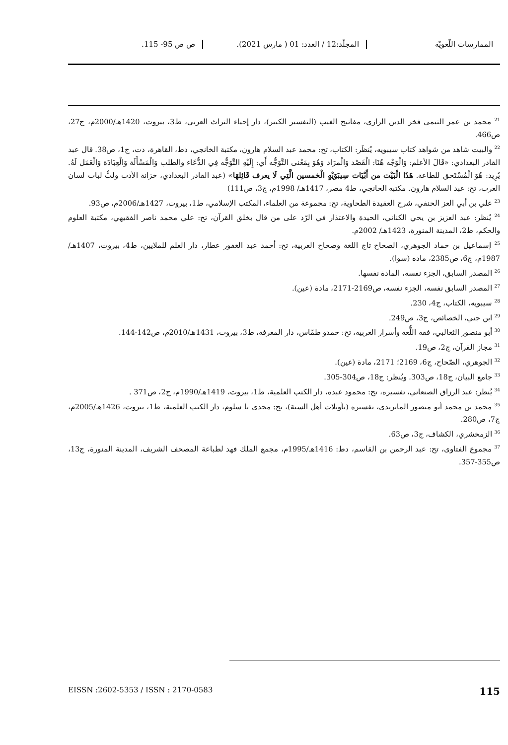الممارسات اللّغويّة المجلّد:12 / العدد: 01 ( مارس 2021).
ص ص 95- 115.
<sup>21</sup> محمد بن عمر التيمي فخر الدين الرازي، مفاتيح الغيب (التفسير الكبير)، دار إحياء التراث العربي، ط3، بيروت، 1420هـ/2000م، ج27، ص466.
<sup>22</sup> والبيت شاهد من شواهد كتاب سيبويه، يُنظَر: الكتاب، تح: محمد عبد السلام هارون، مكتبة الخانجي، دط، القاهرة، دت، ج1، ص38. قال عبد القادر البغدادي: «قَالَ الأعلم: وَالْوَجْه هُنَا: الْقَصْد وَالْمرَاد وَهُوَ بِمَعْنى التَّوَجُّه أَي: إِلَيْهِ التَّوَجُّه فِي الدُّعَاء والطلب وَالْمَسْأَلَة وَالْعِبَادَة وَالْعَمَل لَهُ. يُرِيد: هُوَ الْمُسْتَحق للطاعة. هَذَا الْبَيْت من أَبْيَات سِيبَوَيْهٍ الْخمسين الَّتِي لَا يعرف قَائِلهَا» (عبد القادر البغدادي، خزانة الأدب ولبُّ لباب لسان العرب، تح: عبد السلام هارون. مكتبة الخانجي، ط4 مصر، 1417هـ/ 1998م، ج3، ص111)
<sup>23</sup> علي بن أبي العز الحنفي، شرح العقيدة الطحاوية، تح: مجموعة من العلماء، المكتب الإسلامي، ط1، بيروت، 1427هـ/2006م، ص93.
<sup>24</sup> يُنظر: عبد العزيز بن يحي الكناني، الحيدة والاعتذار في الرّد على من قال بخلق القرآن، تح: علي محمد ناصر الفقيهي، مكتبة العلوم والحكم، ط2، المدينة المنورة، 1423هـ/ 2002م.
<sup>25</sup> إسماعيل بن حماد الجوهري، الصحاح تاج اللغة وصحاح العربية، تح: أحمد عبد الغفور عطار، دار العلم للملايين، ط4، بيروت، 1407هـ/ 1987م، ج6، ص2385، مادة (سوا).
<sup>26</sup> المصدر السابق، الجزء نفسه، المادة نفسها.
<sup>27</sup> المصدر السابق نفسه، الجزء نفسه، ص2169-2171، مادة (عين).
<sup>28</sup> سيبويه، الكتاب، ج4، 230.
<sup>29</sup> ابن جني، الخصائص، ج3، ص249.
<sup>30</sup> أبو منصور الثعالبي، فقه اللُّغة وأسرار العربية، تح: حمدو طمّاس، دار المعرفة، ط3، بيروت، 1431هـ/2010م، ص142-144.
<sup>31</sup> مجاز القرآن، ج2، ص19.
<sup>32</sup> الجوهري، الصّحاح، ج6، 2169؛ 2171، مادة (عين).
<sup>33</sup> جامع البيان، ج18، ص303. ويُنظر: ج18، ص304-305.
<sup>34</sup> يُنظر: عبد الرزاق الصنعاني، تفسيره، تح: محمود عبده، دار الكتب العلمية، ط1، بيروت، 1419هـ/1990م، ج2، ص371 .
<sup>35</sup> محمد بن محمد أبو منصور الماتريدي، تفسيره (تأويلات أهل السنة)، تح: مجدي با سلوم، دار الكتب العلمية، ط1، بيروت، 1426هـ/2005م، ج7، ص280.
<sup>36</sup> الزمخشري، الكشاف، ج3، ص63.
<sup>37</sup> مجموع الفتاوى، تح: عبد الرحمن بن القاسم، دط: 1416هـ/1995م، مجمع الملك فهد لطباعة المصحف الشريف، المدينة المنورة، ج13، ص355-357.
115 EISSN :2602-5353 / ISSN : 2170-0583